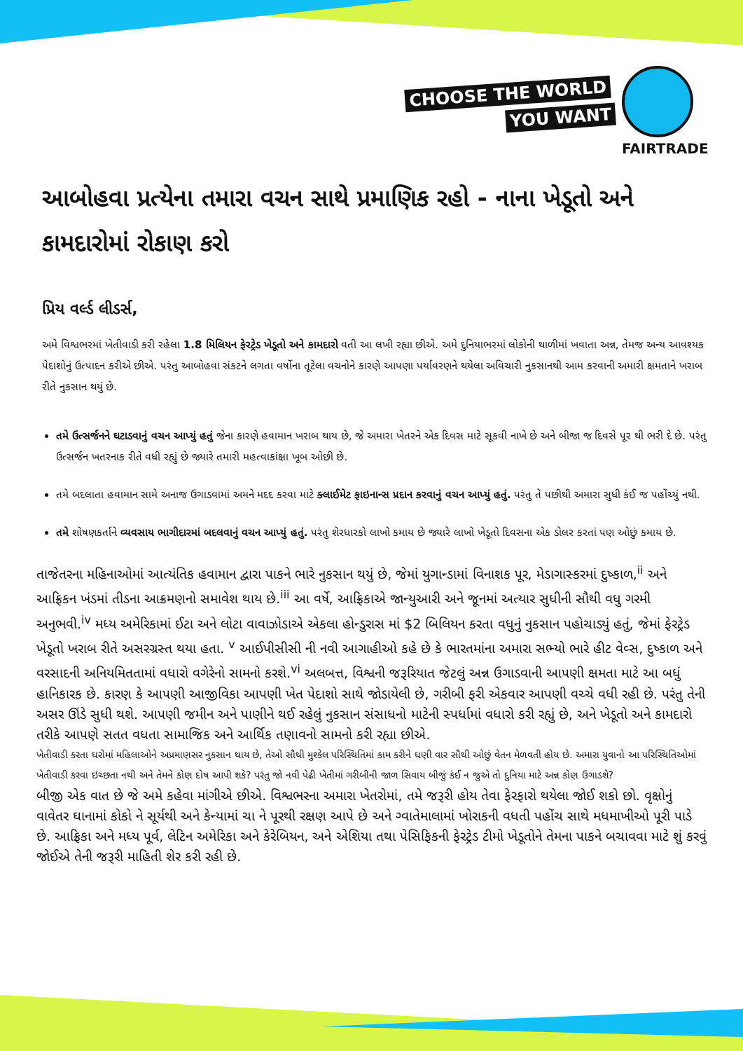CHOOSE THE WORLD
YOU WANT
FAIRTRADE
આબોહવા પ્રત્યેના તમારા વચન સાથે પ્રમાણિક રહો - નાના ખેડૂતો અને કામદારોમાં રોકાણ કરો
પ્રિય વર્લ્ડ લીડર્સ,
અમે વિશ્વભરમાં ખેતીવાડી કરી રહેલા 1.8 મિલિયન ફેરટ્રેડ ખેડૂતો અને કામદારો વતી આ લખી રહ્યા છીએ. અમે દુનિયાભરમાં લોકોની થાળીમાં ખવાતા અન્ન, તેમજ અન્ય આવશ્યક પેદાશોનું ઉત્પાદન કરીએ છીએ. પરંતુ આબોહવા સંકટને લગતા વર્ષોના તૂટેલા વચનોને કારણે આપણા પર્યાવરણને થયેલા અવિચારી નુકસાનથી આમ કરવાની અમારી ક્ષમતાને ખરાબ રીતે નુકસાન થયું છે.
તમે ઉત્સર્જનને ઘટાડવાનું વચન આપ્યું હતું જેના કારણે હવામાન ખરાબ થાય છે, જે અમારા ખેતરને એક દિવસ માટે સૂકવી નાખે છે અને બીજા જ દિવસે પૂર થી ભરી દે છે. પરંતુ ઉત્સર્જન ખતરનાક રીતે વધી રહ્યું છે જ્યારે તમારી મહત્વાકાંક્ષા ખૂબ ઓછી છે.
તમે બદલાતા હવામાન સામે અનાજ ઉગાડવામાં અમને મદદ કરવા માટે ક્લાઈમેટ ફાઇનાન્સ પ્રદાન કરવાનું વચન આપ્યું હતું. પરંતુ તે પછીથી અમારા સુધી કંઈ જ પહોંચ્યું નથી.
તમે શોષણકર્તાને વ્યવસાય ભાગીદારમાં બદલવાનું વચન આપ્યું હતું. પરંતુ શેરધારકો લાખો કમાય છે જ્યારે લાખો ખેડૂતો દિવસના એક ડોલર કરતાં પણ ઓછું કમાય છે.
તાજેતરના મહિનાઓમાં આત્યંતિક હવામાન દ્વારા પાકને ભારે નુકસાન થયું છે, જેમાં યુગાન્ડામાં વિનાશક પૂર, મેડાગાસ્કરમાં દુષ્કાળ,<sup>ii</sup> અને આફ્રિકન ખંડમાં તીડના આક્રમણનો સમાવેશ થાય છે.<sup>iii</sup> આ વર્ષે, આફ્રિકાએ જાન્યુઆરી અને જૂનમાં અત્યાર સુધીની સૌથી વધુ ગરમી અનુભવી.<sup>iv</sup> મધ્ય અમેરિકામાં ઈટા અને લોટા વાવાઝોડાએ એકલા હોન્ડુરાસ માં $2 બિલિયન કરતા વધુનું નુકસાન પહોચાડ્યું હતું, જેમાં ફેરટ્રેડ ખેડૂતો ખરાબ રીતે અસરગ્રસ્ત થયા હતા. <sup>v</sup> આઈપીસીસી ની નવી આગાહીઓ કહે છે કે ભારતમાંના અમારા સભ્યો ભારે હીટ વેવ્સ, દુષ્કાળ અને વરસાદની અનિયમિતતામાં વધારો વગેરેનો સામનો કરશે.<sup>vi</sup> અલબત્ત, વિશ્વની જરૂરિયાત જેટલું અન્ન ઉગાડવાની આપણી ક્ષમતા માટે આ બધું હાનિકારક છે. કારણ કે આપણી આજીવિકા આપણી ખેત પેદાશો સાથે જોડાયેલી છે, ગરીબી ફરી એકવાર આપણી વચ્ચે વધી રહી છે. પરંતુ તેની અસર ઊંડે સુધી થશે. આપણી જમીન અને પાણીને થઈ રહેલું નુકસાન સંસાધનો માટેની સ્પર્ધામાં વધારો કરી રહ્યું છે, અને ખેડૂતો અને કામદારો તરીકે આપણે સતત વધતા સામાજિક અને આર્થિક તણાવનો સામનો કરી રહ્યા છીએ.
ખેતીવાડી કરતા ઘરોમાં મહિલાઓને અપ્રમાણસર નુકસાન થાય છે, તેઓ સૌથી મુશ્કેલ પરિસ્થિતિમાં કામ કરીને ઘણી વાર સૌથી ઓછું વેતન મેળવતી હોય છે. અમારા યુવાનો આ પરિસ્થિતિઓમાં ખેતીવાડી કરવા ઇચ્છતા નથી અને તેમને કોણ દોષ આપી શકે? પરંતુ જો નવી પેઢી ખેતીમાં ગરીબીની જાળ સિવાય બીજું કંઈ ન જુએ તો દુનિયા માટે અન્ન કોણ ઉગાડશે?
બીજી એક વાત છે જે અમે કહેવા માંગીએ છીએ. વિશ્વભરના અમારા ખેતરોમાં, તમે જરૂરી હોય તેવા ફેરફારો થયેલા જોઈ શકો છો. વૃક્ષોનું વાવેતર ઘાનામાં કોકો ને સૂર્યથી અને કેન્યામાં ચા ને પૂરથી રક્ષણ આપે છે અને ગ્વાતેમાલામાં ખોરાકની વધતી પહોંચ સાથે મધમાખીઓ પૂરી પાડે છે. આફ્રિકા અને મધ્ય પૂર્વ, લેટિન અમેરિકા અને કેરેબિયન, અને એશિયા તથા પેસિફિકની ફેરટ્રેડ ટીમો ખેડૂતોને તેમના પાકને બચાવવા માટે શું કરવું જોઈએ તેની જરૂરી માહિતી શેર કરી રહી છે.